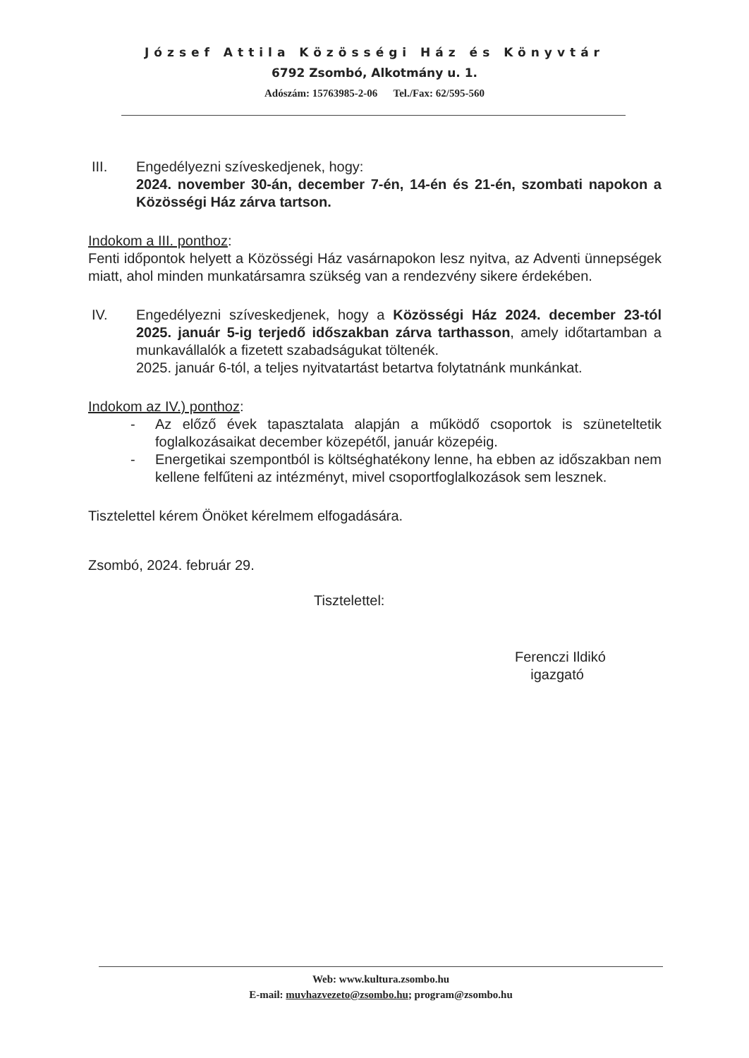József Attila Közösségi Ház és Könyvtár
6792 Zsombó, Alkotmány u. 1.
Adószám: 15763985-2-06 Tel./Fax: 62/595-560
III. Engedélyezni szíveskedjenek, hogy:
2024. november 30-án, december 7-én, 14-én és 21-én, szombati napokon a Közösségi Ház zárva tartson.
Indokom a III. ponthoz:
Fenti időpontok helyett a Közösségi Ház vasárnapokon lesz nyitva, az Adventi ünnepségek miatt, ahol minden munkatársamra szükség van a rendezvény sikere érdekében.
IV. Engedélyezni szíveskedjenek, hogy a Közösségi Ház 2024. december 23-tól 2025. január 5-ig terjedő időszakban zárva tarthasson, amely időtartamban a munkavállalók a fizetett szabadságukat töltenék.
2025. január 6-tól, a teljes nyitvatartást betartva folytatnánk munkánkat.
Indokom az IV.) ponthoz:
- Az előző évek tapasztalata alapján a működő csoportok is szüneteltetik foglalkozásaikat december közepétől, január közepéig.
- Energetikai szempontból is költséghatékony lenne, ha ebben az időszakban nem kellene felfűteni az intézményt, mivel csoportfoglalkozások sem lesznek.
Tisztelettel kérem Önöket kérelmem elfogadására.
Zsombó, 2024. február 29.
Tisztelettel:
Ferenczi Ildikó
igazgató
Web: www.kultura.zsombo.hu
E-mail: muvhazvezeto@zsombo.hu; program@zsombo.hu